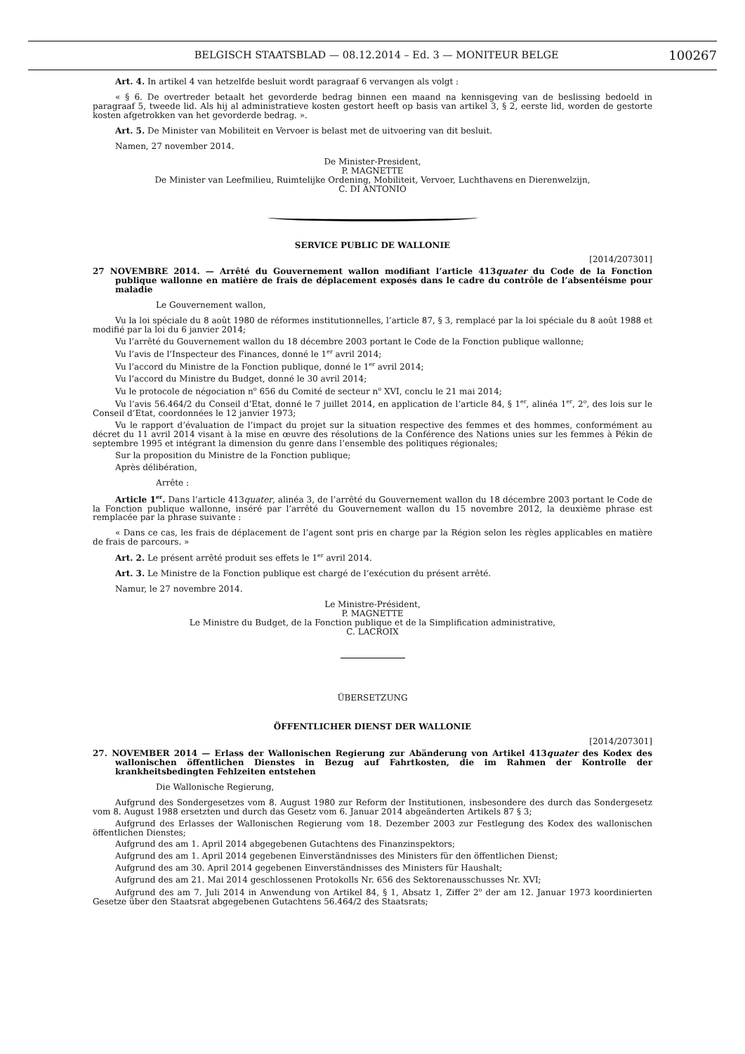BELGISCH STAATSBLAD — 08.12.2014 – Ed. 3 — MONITEUR BELGE 100267
Art. 4. In artikel 4 van hetzelfde besluit wordt paragraaf 6 vervangen als volgt :
« § 6. De overtreder betaalt het gevorderde bedrag binnen een maand na kennisgeving van de beslissing bedoeld in paragraaf 5, tweede lid. Als hij al administratieve kosten gestort heeft op basis van artikel 3, § 2, eerste lid, worden de gestorte kosten afgetrokken van het gevorderde bedrag. ».
Art. 5. De Minister van Mobiliteit en Vervoer is belast met de uitvoering van dit besluit.
Namen, 27 november 2014.
De Minister-President,
P. MAGNETTE
De Minister van Leefmilieu, Ruimtelijke Ordening, Mobiliteit, Vervoer, Luchthavens en Dierenwelzijn,
C. DI ANTONIO
SERVICE PUBLIC DE WALLONIE
[2014/207301]
27 NOVEMBRE 2014. — Arrêté du Gouvernement wallon modifiant l’article 413quater du Code de la Fonction publique wallonne en matière de frais de déplacement exposés dans le cadre du contrôle de l’absentéisme pour maladie
Le Gouvernement wallon,
Vu la loi spéciale du 8 août 1980 de réformes institutionnelles, l’article 87, § 3, remplacé par la loi spéciale du 8 août 1988 et modifié par la loi du 6 janvier 2014;
Vu l’arrêté du Gouvernement wallon du 18 décembre 2003 portant le Code de la Fonction publique wallonne;
Vu l’avis de l’Inspecteur des Finances, donné le 1<sup>er</sup> avril 2014;
Vu l’accord du Ministre de la Fonction publique, donné le 1<sup>er</sup> avril 2014;
Vu l’accord du Ministre du Budget, donné le 30 avril 2014;
Vu le protocole de négociation n<sup>o</sup> 656 du Comité de secteur n<sup>o</sup> XVI, conclu le 21 mai 2014;
Vu l’avis 56.464/2 du Conseil d’Etat, donné le 7 juillet 2014, en application de l’article 84, § 1<sup>er</sup>, alinéa 1<sup>er</sup>, 2<sup>o</sup>, des lois sur le Conseil d’Etat, coordonnées le 12 janvier 1973;
Vu le rapport d’évaluation de l’impact du projet sur la situation respective des femmes et des hommes, conformément au décret du 11 avril 2014 visant à la mise en œuvre des résolutions de la Conférence des Nations unies sur les femmes à Pékin de septembre 1995 et intégrant la dimension du genre dans l’ensemble des politiques régionales;
Sur la proposition du Ministre de la Fonction publique;
Après délibération,
Arrête :
Article 1<sup>er</sup>. Dans l’article 413quater, alinéa 3, de l’arrêté du Gouvernement wallon du 18 décembre 2003 portant le Code de la Fonction publique wallonne, inséré par l’arrêté du Gouvernement wallon du 15 novembre 2012, la deuxième phrase est remplacée par la phrase suivante :
« Dans ce cas, les frais de déplacement de l’agent sont pris en charge par la Région selon les règles applicables en matière de frais de parcours. »
Art. 2. Le présent arrêté produit ses effets le 1<sup>er</sup> avril 2014.
Art. 3. Le Ministre de la Fonction publique est chargé de l’exécution du présent arrêté.
Namur, le 27 novembre 2014.
Le Ministre-Président,
P. MAGNETTE
Le Ministre du Budget, de la Fonction publique et de la Simplification administrative,
C. LACROIX
ÜBERSETZUNG
ÖFFENTLICHER DIENST DER WALLONIE
[2014/207301]
27. NOVEMBER 2014 — Erlass der Wallonischen Regierung zur Abänderung von Artikel 413quater des Kodex des wallonischen öffentlichen Dienstes in Bezug auf Fahrtkosten, die im Rahmen der Kontrolle der krankheitsbedingten Fehlzeiten entstehen
Die Wallonische Regierung,
Aufgrund des Sondergesetzes vom 8. August 1980 zur Reform der Institutionen, insbesondere des durch das Sondergesetz vom 8. August 1988 ersetzten und durch das Gesetz vom 6. Januar 2014 abgeänderten Artikels 87 § 3;
Aufgrund des Erlasses der Wallonischen Regierung vom 18. Dezember 2003 zur Festlegung des Kodex des wallonischen öffentlichen Dienstes;
Aufgrund des am 1. April 2014 abgegebenen Gutachtens des Finanzinspektors;
Aufgrund des am 1. April 2014 gegebenen Einverständnisses des Ministers für den öffentlichen Dienst;
Aufgrund des am 30. April 2014 gegebenen Einverständnisses des Ministers für Haushalt;
Aufgrund des am 21. Mai 2014 geschlossenen Protokolls Nr. 656 des Sektorenausschusses Nr. XVI;
Aufgrund des am 7. Juli 2014 in Anwendung von Artikel 84, § 1, Absatz 1, Ziffer 2<sup>o</sup> der am 12. Januar 1973 koordinierten Gesetze über den Staatsrat abgegebenen Gutachtens 56.464/2 des Staatsrats;